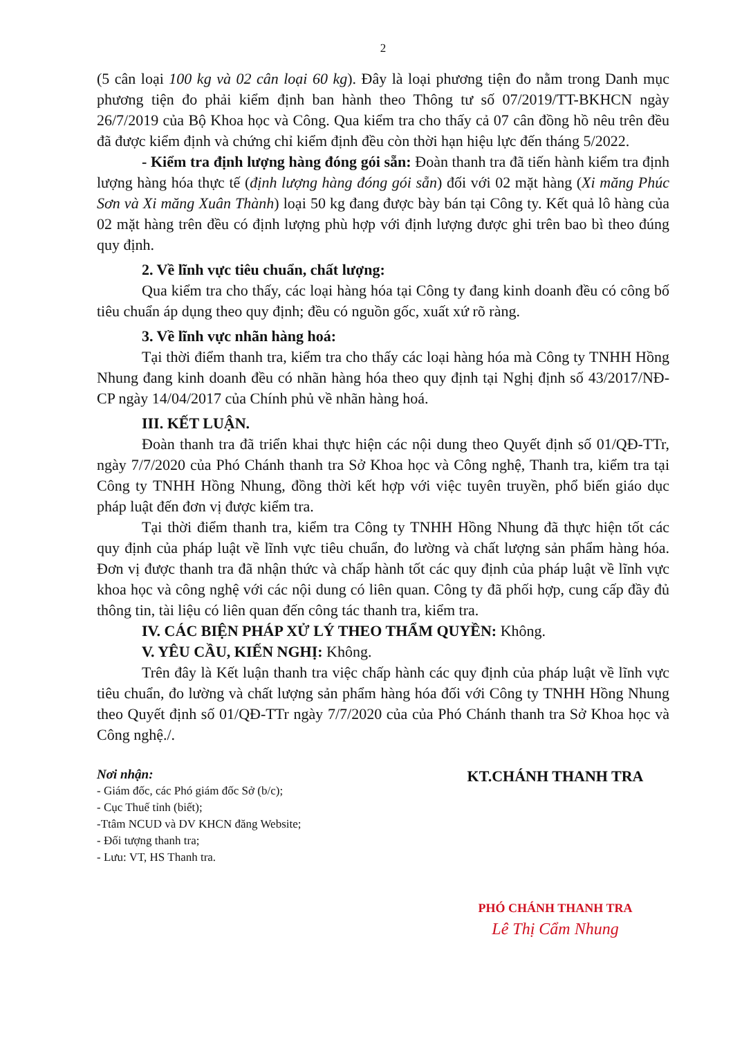2
(5 cân loại 100 kg và 02 cân loại 60 kg). Đây là loại phương tiện đo nằm trong Danh mục phương tiện đo phải kiểm định ban hành theo Thông tư số 07/2019/TT-BKHCN ngày 26/7/2019 của Bộ Khoa học và Công. Qua kiểm tra cho thấy cả 07 cân đồng hồ nêu trên đều đã được kiểm định và chứng chỉ kiểm định đều còn thời hạn hiệu lực đến tháng 5/2022.
- Kiểm tra định lượng hàng đóng gói sẵn: Đoàn thanh tra đã tiến hành kiểm tra định lượng hàng hóa thực tế (định lượng hàng đóng gói sẵn) đối với 02 mặt hàng (Xi măng Phúc Sơn và Xi măng Xuân Thành) loại 50 kg đang được bày bán tại Công ty. Kết quả lô hàng của 02 mặt hàng trên đều có định lượng phù hợp với định lượng được ghi trên bao bì theo đúng quy định.
2. Về lĩnh vực tiêu chuẩn, chất lượng:
Qua kiểm tra cho thấy, các loại hàng hóa tại Công ty đang kinh doanh đều có công bố tiêu chuẩn áp dụng theo quy định; đều có nguồn gốc, xuất xứ rõ ràng.
3. Về lĩnh vực nhãn hàng hoá:
Tại thời điểm thanh tra, kiểm tra cho thấy các loại hàng hóa mà Công ty TNHH Hồng Nhung đang kinh doanh đều có nhãn hàng hóa theo quy định tại Nghị định số 43/2017/NĐ-CP ngày 14/04/2017 của Chính phủ về nhãn hàng hoá.
III. KẾT LUẬN.
Đoàn thanh tra đã triển khai thực hiện các nội dung theo Quyết định số 01/QĐ-TTr, ngày 7/7/2020 của Phó Chánh thanh tra Sở Khoa học và Công nghệ, Thanh tra, kiểm tra tại Công ty TNHH Hồng Nhung, đồng thời kết hợp với việc tuyên truyền, phổ biến giáo dục pháp luật đến đơn vị được kiểm tra.
Tại thời điểm thanh tra, kiểm tra Công ty TNHH Hồng Nhung đã thực hiện tốt các quy định của pháp luật về lĩnh vực tiêu chuẩn, đo lường và chất lượng sản phẩm hàng hóa. Đơn vị được thanh tra đã nhận thức và chấp hành tốt các quy định của pháp luật về lĩnh vực khoa học và công nghệ với các nội dung có liên quan. Công ty đã phối hợp, cung cấp đầy đủ thông tin, tài liệu có liên quan đến công tác thanh tra, kiểm tra.
IV. CÁC BIỆN PHÁP XỬ LÝ THEO THẨM QUYỀN: Không.
V. YÊU CẦU, KIẾN NGHỊ: Không.
Trên đây là Kết luận thanh tra việc chấp hành các quy định của pháp luật về lĩnh vực tiêu chuẩn, đo lường và chất lượng sản phẩm hàng hóa đối với Công ty TNHH Hồng Nhung theo Quyết định số 01/QĐ-TTr ngày 7/7/2020 của của Phó Chánh thanh tra Sở Khoa học và Công nghệ./.
Nơi nhận:
- Giám đốc, các Phó giám đốc Sở (b/c);
- Cục Thuế tỉnh (biết);
-Ttâm NCUD và DV KHCN đăng Website;
- Đối tượng thanh tra;
- Lưu: VT, HS Thanh tra.
KT.CHÁNH THANH TRA
PHÓ CHÁNH THANH TRA
Lê Thị Cẩm Nhung